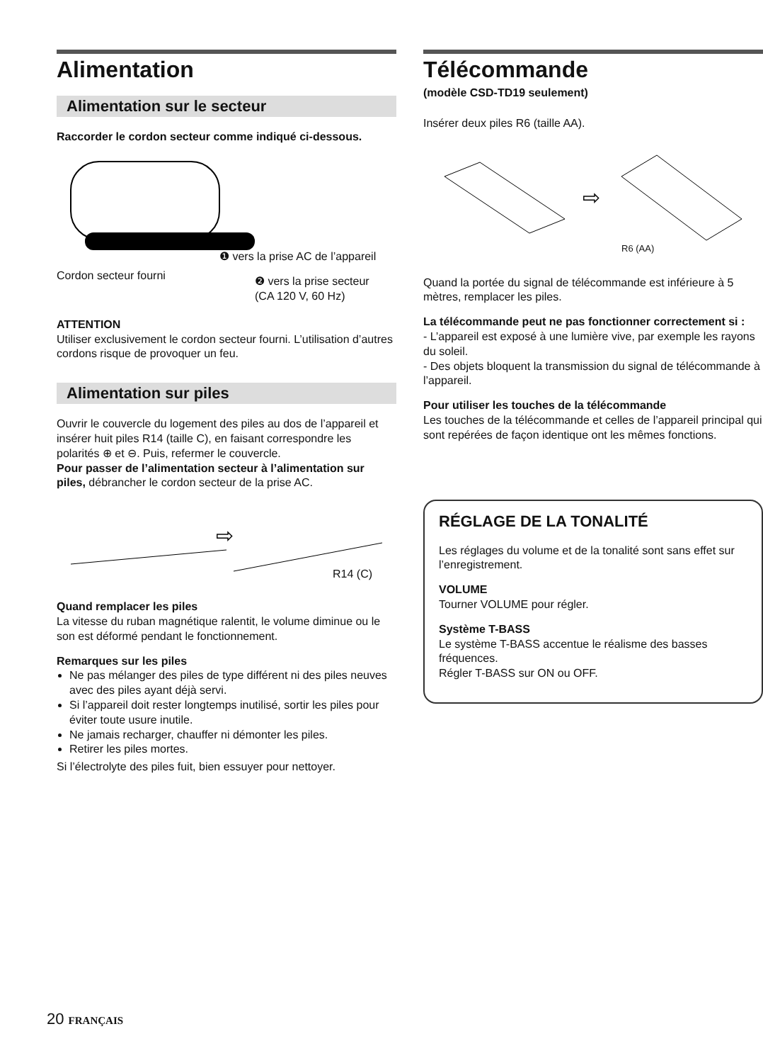Alimentation
Alimentation sur le secteur
Raccorder le cordon secteur comme indiqué ci-dessous.
❶ vers la prise AC de l’appareil
Cordon secteur fourni
❷ vers la prise secteur
(CA 120 V, 60 Hz)
ATTENTION
Utiliser exclusivement le cordon secteur fourni. L’utilisation d’autres cordons risque de provoquer un feu.
Alimentation sur piles
Ouvrir le couvercle du logement des piles au dos de l’appareil et insérer huit piles R14 (taille C), en faisant correspondre les polarités ⊕ et ⊖. Puis, refermer le couvercle.
Pour passer de l’alimentation secteur à l’alimentation sur piles, débrancher le cordon secteur de la prise AC.
⇨
R14 (C)
Quand remplacer les piles
La vitesse du ruban magnétique ralentit, le volume diminue ou le son est déformé pendant le fonctionnement.
Remarques sur les piles
Ne pas mélanger des piles de type différent ni des piles neuves avec des piles ayant déjà servi.
Si l’appareil doit rester longtemps inutilisé, sortir les piles pour éviter toute usure inutile.
Ne jamais recharger, chauffer ni démonter les piles.
Retirer les piles mortes.
Si l’électrolyte des piles fuit, bien essuyer pour nettoyer.
Télécommande
(modèle CSD-TD19 seulement)
Insérer deux piles R6 (taille AA).
⇨
R6 (AA)
Quand la portée du signal de télécommande est inférieure à 5 mètres, remplacer les piles.
La télécommande peut ne pas fonctionner correctement si :
- L’appareil est exposé à une lumière vive, par exemple les rayons du soleil.
- Des objets bloquent la transmission du signal de télécommande à l’appareil.
Pour utiliser les touches de la télécommande
Les touches de la télécommande et celles de l’appareil principal qui sont repérées de façon identique ont les mêmes fonctions.
RÉGLAGE DE LA TONALITÉ
Les réglages du volume et de la tonalité sont sans effet sur l’enregistrement.
VOLUME
Tourner VOLUME pour régler.
Système T-BASS
Le système T-BASS accentue le réalisme des basses fréquences.
Régler T-BASS sur ON ou OFF.
20 FRANÇAIS